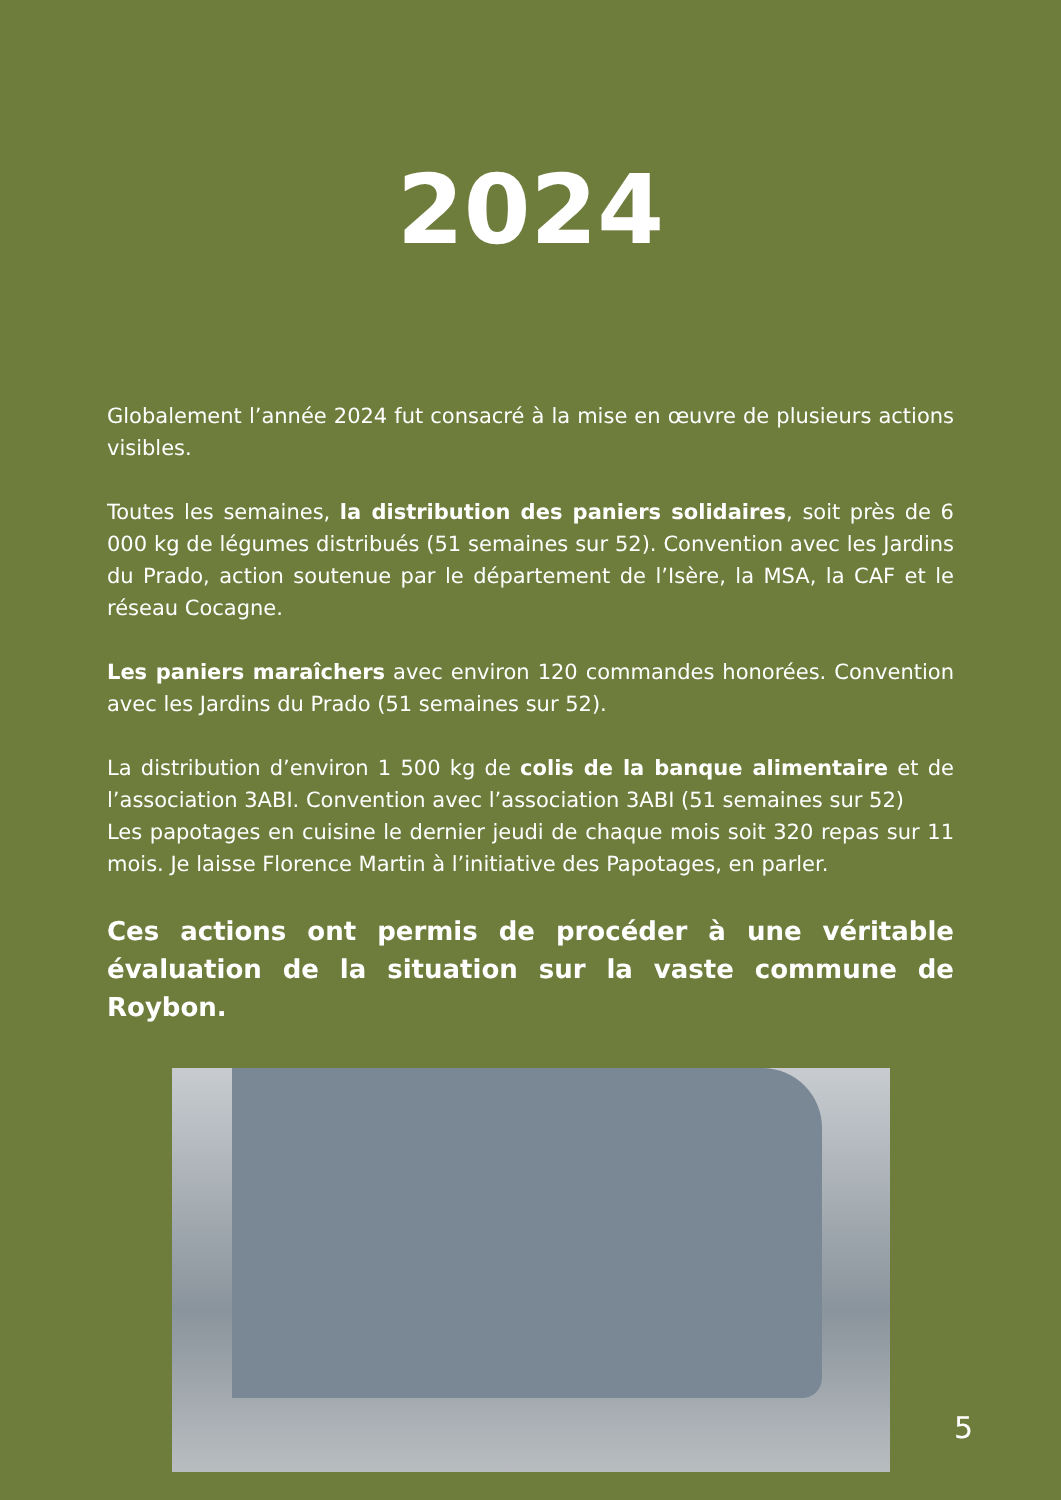2024
Globalement l’année 2024 fut consacré à la mise en œuvre de plusieurs actions visibles.
Toutes les semaines, la distribution des paniers solidaires, soit près de 6 000 kg de légumes distribués (51 semaines sur 52). Convention avec les Jardins du Prado, action soutenue par le département de l’Isère, la MSA, la CAF et le réseau Cocagne.
Les paniers maraîchers avec environ 120 commandes honorées. Convention avec les Jardins du Prado (51 semaines sur 52).
La distribution d’environ 1 500 kg de colis de la banque alimentaire et de l’association 3ABI. Convention avec l’association 3ABI (51 semaines sur 52)
Les papotages en cuisine le dernier jeudi de chaque mois soit 320 repas sur 11 mois. Je laisse Florence Martin à l’initiative des Papotages, en parler.
Ces actions ont permis de procéder à une véritable évaluation de la situation sur la vaste commune de Roybon.
5